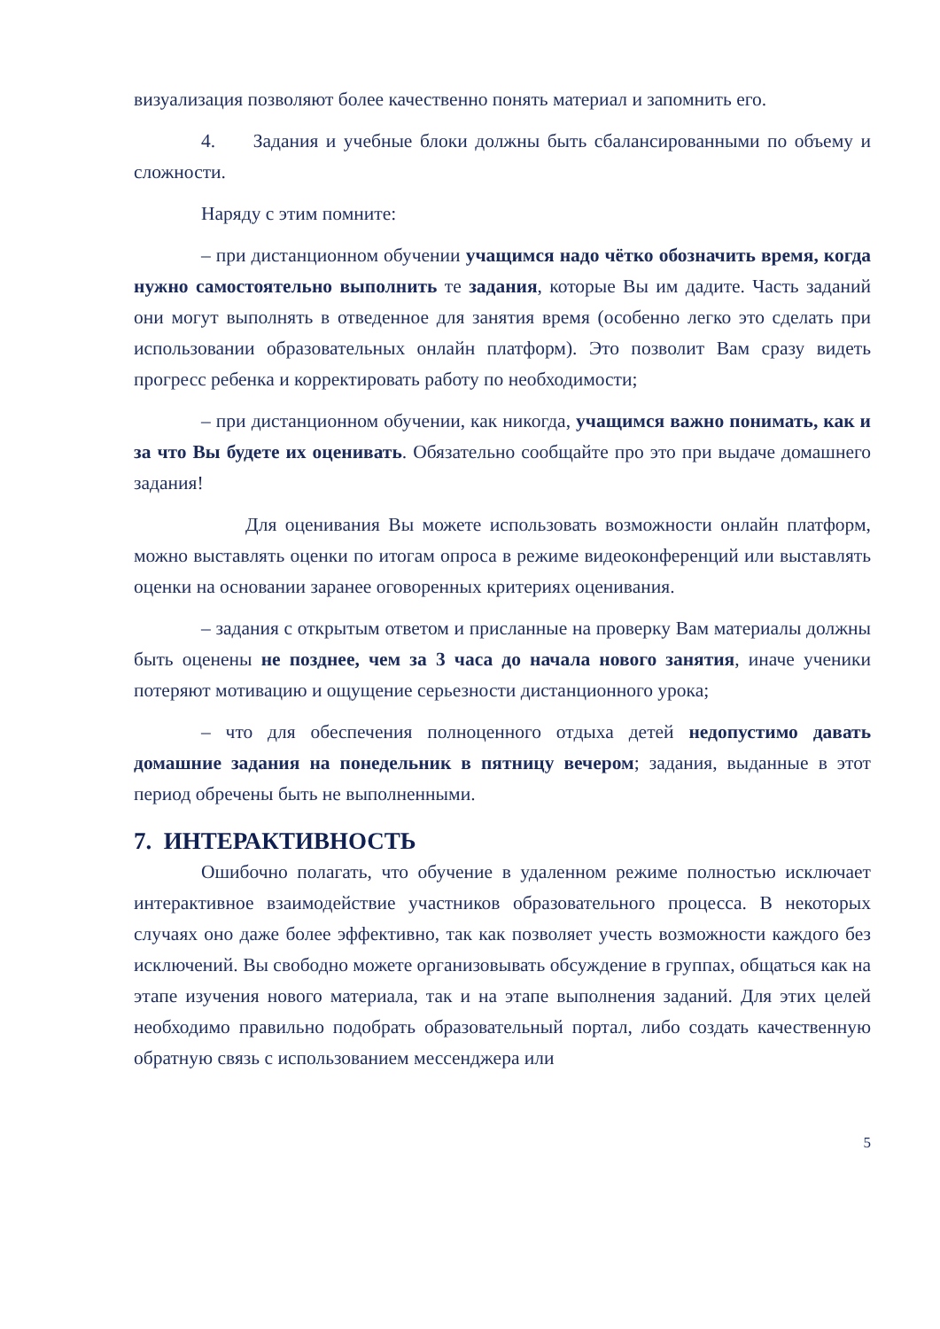визуализация позволяют более качественно понять материал и запомнить его.
4. Задания и учебные блоки должны быть сбалансированными по объему и сложности.
Наряду с этим помните:
– при дистанционном обучении учащимся надо чётко обозначить время, когда нужно самостоятельно выполнить те задания, которые Вы им дадите. Часть заданий они могут выполнять в отведенное для занятия время (особенно легко это сделать при использовании образовательных онлайн платформ). Это позволит Вам сразу видеть прогресс ребенка и корректировать работу по необходимости;
– при дистанционном обучении, как никогда, учащимся важно понимать, как и за что Вы будете их оценивать. Обязательно сообщайте про это при выдаче домашнего задания!
Для оценивания Вы можете использовать возможности онлайн платформ, можно выставлять оценки по итогам опроса в режиме видеоконференций или выставлять оценки на основании заранее оговоренных критериях оценивания.
– задания с открытым ответом и присланные на проверку Вам материалы должны быть оценены не позднее, чем за 3 часа до начала нового занятия, иначе ученики потеряют мотивацию и ощущение серьезности дистанционного урока;
– что для обеспечения полноценного отдыха детей недопустимо давать домашние задания на понедельник в пятницу вечером; задания, выданные в этот период обречены быть не выполненными.
7. ИНТЕРАКТИВНОСТЬ
Ошибочно полагать, что обучение в удаленном режиме полностью исключает интерактивное взаимодействие участников образовательного процесса. В некоторых случаях оно даже более эффективно, так как позволяет учесть возможности каждого без исключений. Вы свободно можете организовывать обсуждение в группах, общаться как на этапе изучения нового материала, так и на этапе выполнения заданий. Для этих целей необходимо правильно подобрать образовательный портал, либо создать качественную обратную связь с использованием мессенджера или
5